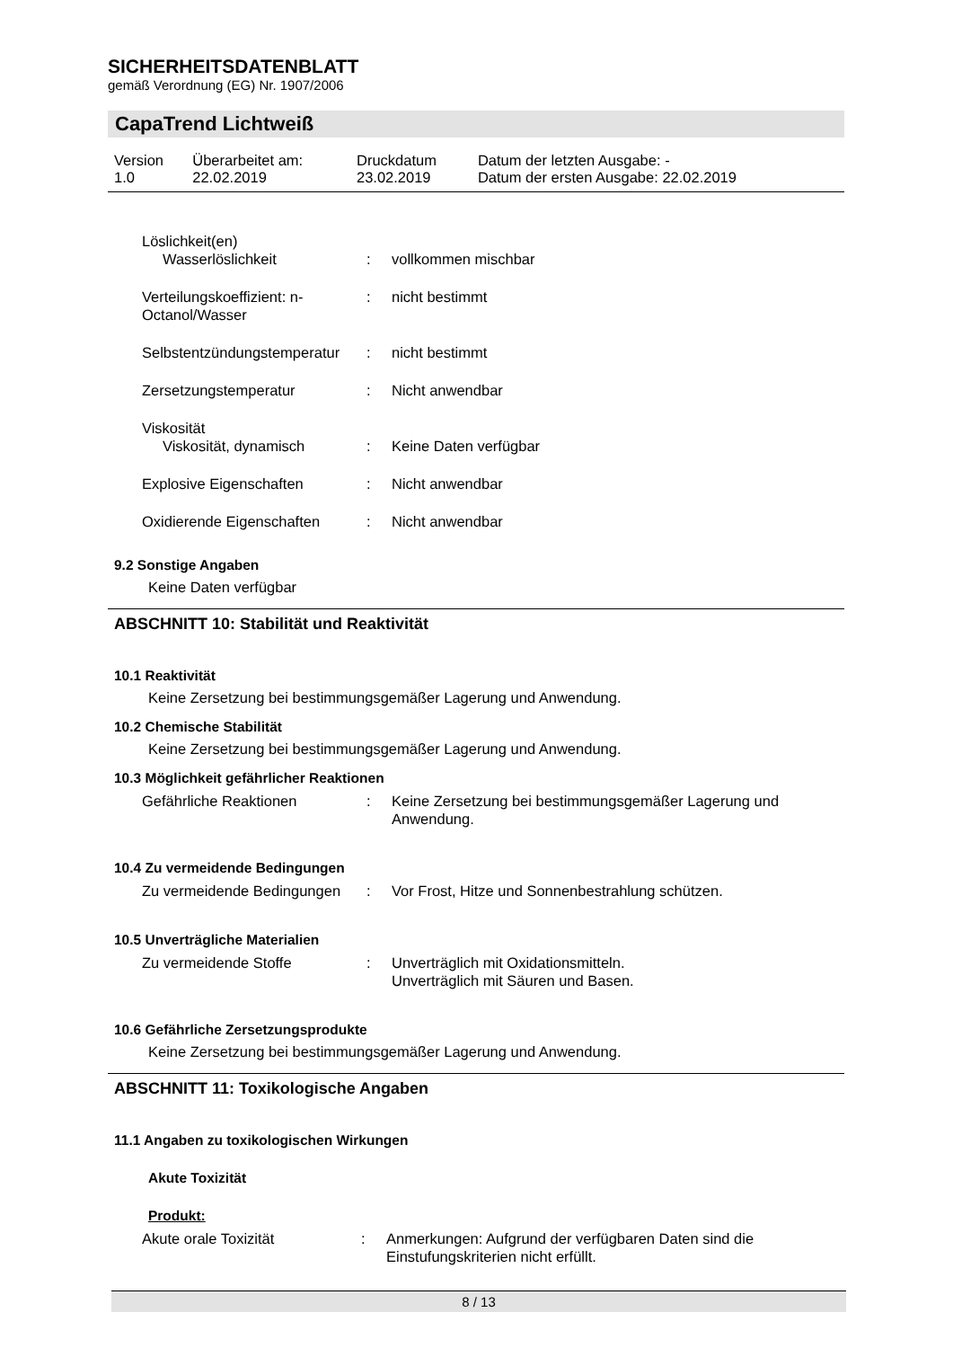SICHERHEITSDATENBLATT
gemäß Verordnung (EG) Nr. 1907/2006
CapaTrend Lichtweiß
| Version 1.0 | Überarbeitet am: 22.02.2019 | Druckdatum 23.02.2019 | Datum der letzten Ausgabe: - Datum der ersten Ausgabe: 22.02.2019 |
| Löslichkeit(en) | | |
| Wasserlöslichkeit | : | vollkommen mischbar |
| Verteilungskoeffizient: n-Octanol/Wasser | : | nicht bestimmt |
| Selbstentzündungstemperatur | : | nicht bestimmt |
| Zersetzungstemperatur | : | Nicht anwendbar |
| Viskosität | | |
| Viskosität, dynamisch | : | Keine Daten verfügbar |
| Explosive Eigenschaften | : | Nicht anwendbar |
| Oxidierende Eigenschaften | : | Nicht anwendbar |
9.2 Sonstige Angaben
Keine Daten verfügbar
ABSCHNITT 10: Stabilität und Reaktivität
10.1 Reaktivität
Keine Zersetzung bei bestimmungsgemäßer Lagerung und Anwendung.
10.2 Chemische Stabilität
Keine Zersetzung bei bestimmungsgemäßer Lagerung und Anwendung.
10.3 Möglichkeit gefährlicher Reaktionen
| Gefährliche Reaktionen | : | Keine Zersetzung bei bestimmungsgemäßer Lagerung und Anwendung. |
10.4 Zu vermeidende Bedingungen
| Zu vermeidende Bedingungen | : | Vor Frost, Hitze und Sonnenbestrahlung schützen. |
10.5 Unverträgliche Materialien
| Zu vermeidende Stoffe | : | Unverträglich mit Oxidationsmitteln. Unverträglich mit Säuren und Basen. |
10.6 Gefährliche Zersetzungsprodukte
Keine Zersetzung bei bestimmungsgemäßer Lagerung und Anwendung.
ABSCHNITT 11: Toxikologische Angaben
11.1 Angaben zu toxikologischen Wirkungen
Akute Toxizität
Produkt:
| Akute orale Toxizität | : | Anmerkungen: Aufgrund der verfügbaren Daten sind die Einstufungskriterien nicht erfüllt. |
8 / 13